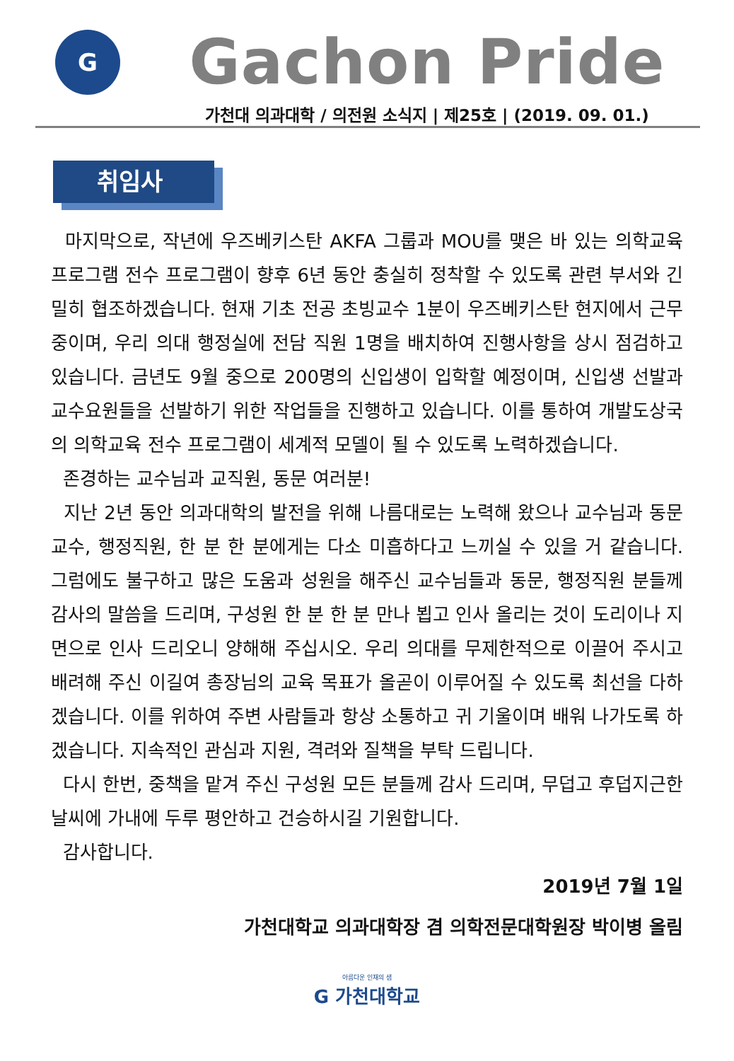G
Gachon Pride
가천대 의과대학 / 의전원 소식지 | 제25호 | (2019. 09. 01.)
취임사
마지막으로, 작년에 우즈베키스탄 AKFA 그룹과 MOU를 맺은 바 있는 의학교육 프로그램 전수 프로그램이 향후 6년 동안 충실히 정착할 수 있도록 관련 부서와 긴밀히 협조하겠습니다. 현재 기초 전공 초빙교수 1분이 우즈베키스탄 현지에서 근무 중이며, 우리 의대 행정실에 전담 직원 1명을 배치하여 진행사항을 상시 점검하고 있습니다. 금년도 9월 중으로 200명의 신입생이 입학할 예정이며, 신입생 선발과 교수요원들을 선발하기 위한 작업들을 진행하고 있습니다. 이를 통하여 개발도상국의 의학교육 전수 프로그램이 세계적 모델이 될 수 있도록 노력하겠습니다.
존경하는 교수님과 교직원, 동문 여러분!
지난 2년 동안 의과대학의 발전을 위해 나름대로는 노력해 왔으나 교수님과 동문교수, 행정직원, 한 분 한 분에게는 다소 미흡하다고 느끼실 수 있을 거 같습니다. 그럼에도 불구하고 많은 도움과 성원을 해주신 교수님들과 동문, 행정직원 분들께 감사의 말씀을 드리며, 구성원 한 분 한 분 만나 뵙고 인사 올리는 것이 도리이나 지면으로 인사 드리오니 양해해 주십시오. 우리 의대를 무제한적으로 이끌어 주시고 배려해 주신 이길여 총장님의 교육 목표가 올곧이 이루어질 수 있도록 최선을 다하겠습니다. 이를 위하여 주변 사람들과 항상 소통하고 귀 기울이며 배워 나가도록 하겠습니다. 지속적인 관심과 지원, 격려와 질책을 부탁 드립니다.
다시 한번, 중책을 맡겨 주신 구성원 모든 분들께 감사 드리며, 무덥고 후덥지근한 날씨에 가내에 두루 평안하고 건승하시길 기원합니다.
감사합니다.
2019년 7월 1일
가천대학교 의과대학장 겸 의학전문대학원장 박이병 올림
아름다운 인재의 샘
G 가천대학교